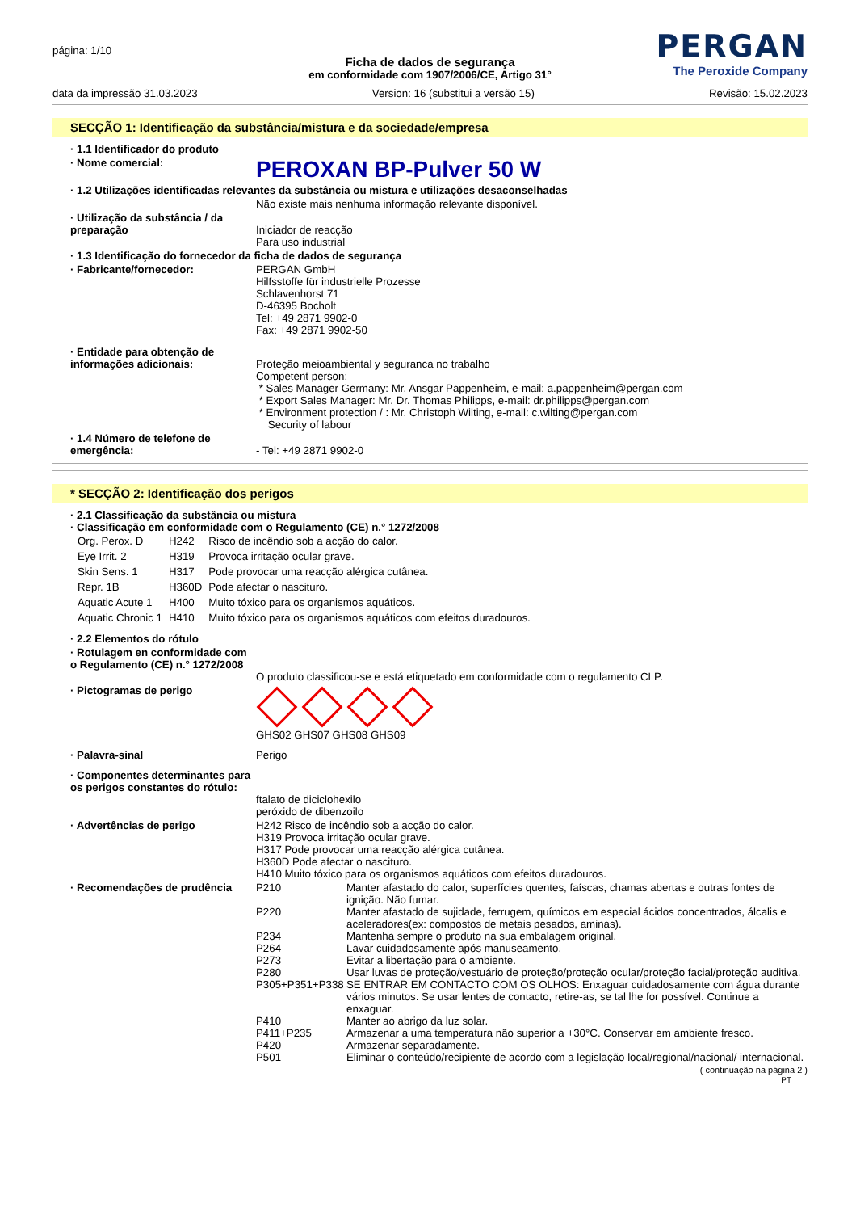página: 1/10
PERGAN
The Peroxide Company
Ficha de dados de segurança
em conformidade com 1907/2006/CE, Artigo 31°
data da impressão 31.03.2023 Version: 16 (substitui a versão 15) Revisão: 15.02.2023
SECÇÃO 1: Identificação da substância/mistura e da sociedade/empresa
· 1.1 Identificador do produto
· Nome comercial:
PEROXAN BP-Pulver 50 W
· 1.2 Utilizações identificadas relevantes da substância ou mistura e utilizações desaconselhadas
Não existe mais nenhuma informação relevante disponível.
· Utilização da substância / da preparação
Iniciador de reacção
Para uso industrial
· 1.3 Identificação do fornecedor da ficha de dados de segurança
· Fabricante/fornecedor: PERGAN GmbH
Hilfsstoffe für industrielle Prozesse
Schlavenhorst 71
D-46395 Bocholt
Tel: +49 2871 9902-0
Fax: +49 2871 9902-50
· Entidade para obtenção de informações adicionais:
Proteção meioambiental y seguranca no trabalho
Competent person:
* Sales Manager Germany: Mr. Ansgar Pappenheim, e-mail: a.pappenheim@pergan.com
* Export Sales Manager: Mr. Dr. Thomas Philipps, e-mail: dr.philipps@pergan.com
* Environment protection / : Mr. Christoph Wilting, e-mail: c.wilting@pergan.com
Security of labour
· 1.4 Número de telefone de emergência:
- Tel: +49 2871 9902-0
* SECÇÃO 2: Identificação dos perigos
· 2.1 Classificação da substância ou mistura
· Classificação em conformidade com o Regulamento (CE) n.° 1272/2008
| Org. Perox. D | H242 | Risco de incêndio sob a acção do calor. |
| Eye Irrit. 2 | H319 | Provoca irritação ocular grave. |
| Skin Sens. 1 | H317 | Pode provocar uma reacção alérgica cutânea. |
| Repr. 1B | H360D | Pode afectar o nascituro. |
| Aquatic Acute 1 | H400 | Muito tóxico para os organismos aquáticos. |
| Aquatic Chronic 1 | H410 | Muito tóxico para os organismos aquáticos com efeitos duradouros. |
· 2.2 Elementos do rótulo
· Rotulagem en conformidade com o Regulamento (CE) n.° 1272/2008
O produto classificou-se e está etiquetado em conformidade com o regulamento CLP.
· Pictogramas de perigo
GHS02 GHS07 GHS08 GHS09
· Palavra-sinal Perigo
· Componentes determinantes para os perigos constantes do rótulo:
ftalato de diciclohexilo
peróxido de dibenzoilo
· Advertências de perigo H242 Risco de incêndio sob a acção do calor.
H319 Provoca irritação ocular grave.
H317 Pode provocar uma reacção alérgica cutânea.
H360D Pode afectar o nascituro.
H410 Muito tóxico para os organismos aquáticos com efeitos duradouros.
· Recomendações de prudência
| P210 | Manter afastado do calor, superfícies quentes, faíscas, chamas abertas e outras fontes de ignição. Não fumar. |
| P220 | Manter afastado de sujidade, ferrugem, químicos em especial ácidos concentrados, álcalis e aceleradores(ex: compostos de metais pesados, aminas). |
| P234 | Mantenha sempre o produto na sua embalagem original. |
| P264 | Lavar cuidadosamente após manuseamento. |
| P273 | Evitar a libertação para o ambiente. |
| P280 | Usar luvas de proteção/vestuário de proteção/proteção ocular/proteção facial/proteção auditiva. |
| P305+P351+P338 | SE ENTRAR EM CONTACTO COM OS OLHOS: Enxaguar cuidadosamente com água durante vários minutos. Se usar lentes de contacto, retire-as, se tal lhe for possível. Continue a enxaguar. |
| P410 | Manter ao abrigo da luz solar. |
| P411+P235 | Armazenar a uma temperatura não superior a +30°C. Conservar em ambiente fresco. |
| P420 | Armazenar separadamente. |
| P501 | Eliminar o conteúdo/recipiente de acordo com a legislação local/regional/nacional/ internacional. |
( continuação na página 2 )
PT